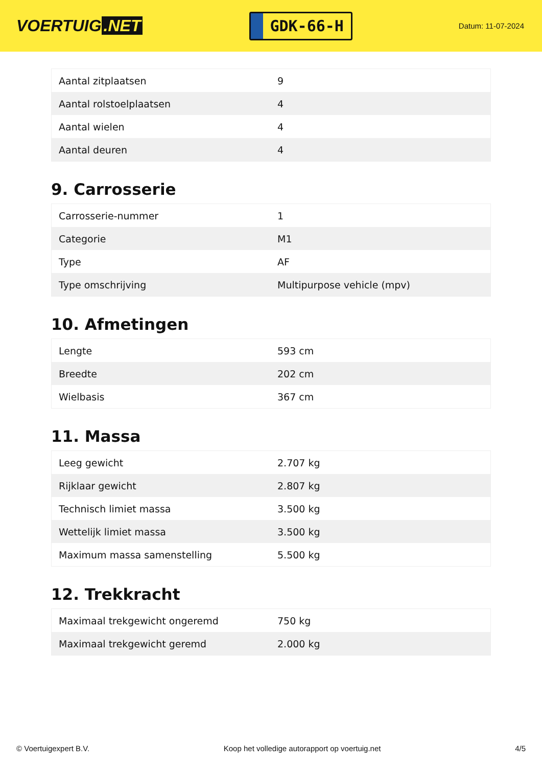VOERTUIG.NET
GDK-66-H
Datum: 11-07-2024
| Aantal zitplaatsen | 9 |
| Aantal rolstoelplaatsen | 4 |
| Aantal wielen | 4 |
| Aantal deuren | 4 |
9. Carrosserie
| Carrosserie-nummer | 1 |
| Categorie | M1 |
| Type | AF |
| Type omschrijving | Multipurpose vehicle (mpv) |
10. Afmetingen
| Lengte | 593 cm |
| Breedte | 202 cm |
| Wielbasis | 367 cm |
11. Massa
| Leeg gewicht | 2.707 kg |
| Rijklaar gewicht | 2.807 kg |
| Technisch limiet massa | 3.500 kg |
| Wettelijk limiet massa | 3.500 kg |
| Maximum massa samenstelling | 5.500 kg |
12. Trekkracht
| Maximaal trekgewicht ongeremd | 750 kg |
| Maximaal trekgewicht geremd | 2.000 kg |
© Voertuigexpert B.V. Koop het volledige autorapport op voertuig.net 4/5